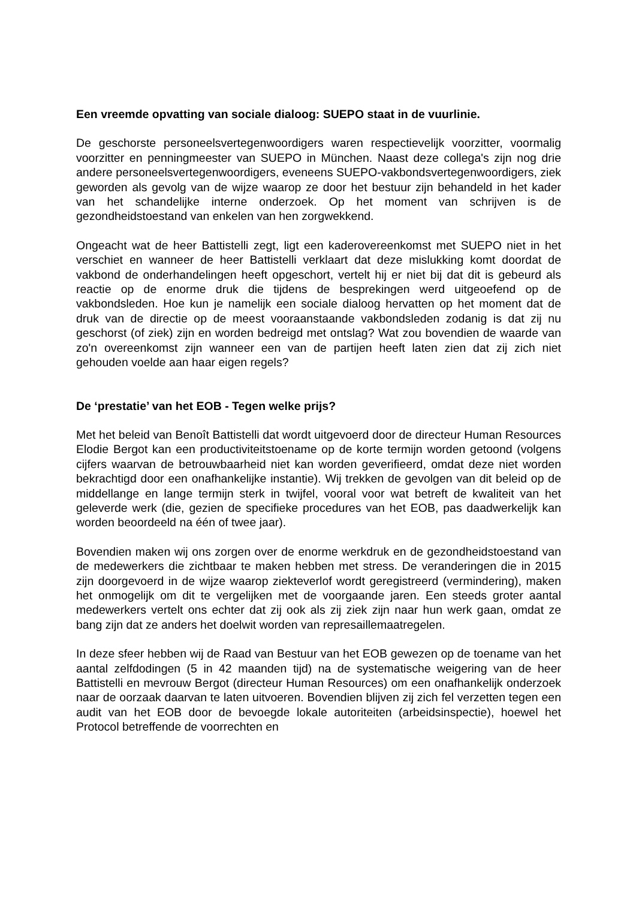Een vreemde opvatting van sociale dialoog: SUEPO staat in de vuurlinie.
De geschorste personeelsvertegenwoordigers waren respectievelijk voorzitter, voormalig voorzitter en penningmeester van SUEPO in München. Naast deze collega's zijn nog drie andere personeelsvertegenwoordigers, eveneens SUEPO-vakbondsvertegenwoordigers, ziek geworden als gevolg van de wijze waarop ze door het bestuur zijn behandeld in het kader van het schandelijke interne onderzoek. Op het moment van schrijven is de gezondheidstoestand van enkelen van hen zorgwekkend.
Ongeacht wat de heer Battistelli zegt, ligt een kaderovereenkomst met SUEPO niet in het verschiet en wanneer de heer Battistelli verklaart dat deze mislukking komt doordat de vakbond de onderhandelingen heeft opgeschort, vertelt hij er niet bij dat dit is gebeurd als reactie op de enorme druk die tijdens de besprekingen werd uitgeoefend op de vakbondsleden. Hoe kun je namelijk een sociale dialoog hervatten op het moment dat de druk van de directie op de meest vooraanstaande vakbondsleden zodanig is dat zij nu geschorst (of ziek) zijn en worden bedreigd met ontslag? Wat zou bovendien de waarde van zo'n overeenkomst zijn wanneer een van de partijen heeft laten zien dat zij zich niet gehouden voelde aan haar eigen regels?
De ‘prestatie’ van het EOB - Tegen welke prijs?
Met het beleid van Benoît Battistelli dat wordt uitgevoerd door de directeur Human Resources Elodie Bergot kan een productiviteitstoename op de korte termijn worden getoond (volgens cijfers waarvan de betrouwbaarheid niet kan worden geverifieerd, omdat deze niet worden bekrachtigd door een onafhankelijke instantie). Wij trekken de gevolgen van dit beleid op de middellange en lange termijn sterk in twijfel, vooral voor wat betreft de kwaliteit van het geleverde werk (die, gezien de specifieke procedures van het EOB, pas daadwerkelijk kan worden beoordeeld na één of twee jaar).
Bovendien maken wij ons zorgen over de enorme werkdruk en de gezondheidstoestand van de medewerkers die zichtbaar te maken hebben met stress. De veranderingen die in 2015 zijn doorgevoerd in de wijze waarop ziekteverlof wordt geregistreerd (vermindering), maken het onmogelijk om dit te vergelijken met de voorgaande jaren. Een steeds groter aantal medewerkers vertelt ons echter dat zij ook als zij ziek zijn naar hun werk gaan, omdat ze bang zijn dat ze anders het doelwit worden van represaillemaatregelen.
In deze sfeer hebben wij de Raad van Bestuur van het EOB gewezen op de toename van het aantal zelfdodingen (5 in 42 maanden tijd) na de systematische weigering van de heer Battistelli en mevrouw Bergot (directeur Human Resources) om een onafhankelijk onderzoek naar de oorzaak daarvan te laten uitvoeren. Bovendien blijven zij zich fel verzetten tegen een audit van het EOB door de bevoegde lokale autoriteiten (arbeidsinspectie), hoewel het Protocol betreffende de voorrechten en